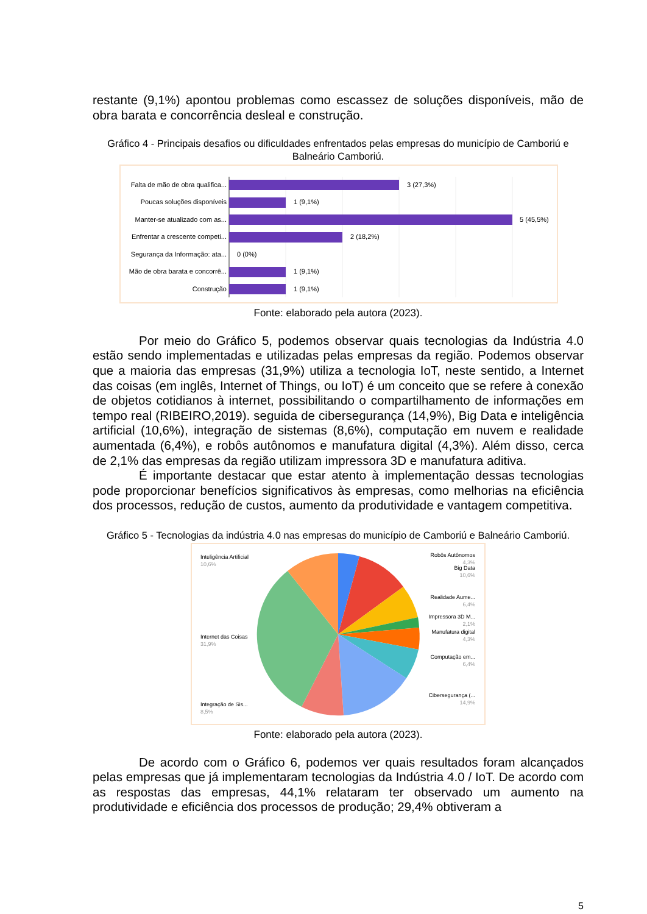restante (9,1%) apontou problemas como escassez de soluções disponíveis, mão de obra barata e concorrência desleal e construção.
Gráfico 4 - Principais desafios ou dificuldades enfrentados pelas empresas do município de Camboriú e Balneário Camboriú.
Falta de mão de obra qualifica...
Poucas soluções disponíveis
Manter-se atualizado com as...
Enfrentar a crescente competi...
Segurança da Informação: ata...
Mão de obra barata e concorrê...
Construção
3 (27,3%)
1 (9,1%)
5 (45,5%)
2 (18,2%)
0 (0%)
1 (9,1%)
1 (9,1%)
Fonte: elaborado pela autora (2023).
Por meio do Gráfico 5, podemos observar quais tecnologias da Indústria 4.0 estão sendo implementadas e utilizadas pelas empresas da região. Podemos observar que a maioria das empresas (31,9%) utiliza a tecnologia IoT, neste sentido, a Internet das coisas (em inglês, Internet of Things, ou IoT) é um conceito que se refere à conexão de objetos cotidianos à internet, possibilitando o compartilhamento de informações em tempo real (RIBEIRO,2019). seguida de cibersegurança (14,9%), Big Data e inteligência artificial (10,6%), integração de sistemas (8,6%), computação em nuvem e realidade aumentada (6,4%), e robôs autônomos e manufatura digital (4,3%). Além disso, cerca de 2,1% das empresas da região utilizam impressora 3D e manufatura aditiva.
É importante destacar que estar atento à implementação dessas tecnologias pode proporcionar benefícios significativos às empresas, como melhorias na eficiência dos processos, redução de custos, aumento da produtividade e vantagem competitiva.
Gráfico 5 - Tecnologias da indústria 4.0 nas empresas do município de Camboriú e Balneário Camboriú.
Inteligência Artificial
10,6%
Internet das Coisas
31,9%
Integração de Sis...
8,5%
Robôs Autônomos
4,3%
Big Data
10,6%
Realidade Aume...
6,4%
Impressora 3D M...
2,1%
Manufatura digital
4,3%
Computação em...
6,4%
Cibersegurança (...
14,9%
Fonte: elaborado pela autora (2023).
De acordo com o Gráfico 6, podemos ver quais resultados foram alcançados pelas empresas que já implementaram tecnologias da Indústria 4.0 / IoT. De acordo com as respostas das empresas, 44,1% relataram ter observado um aumento na produtividade e eficiência dos processos de produção; 29,4% obtiveram a
5